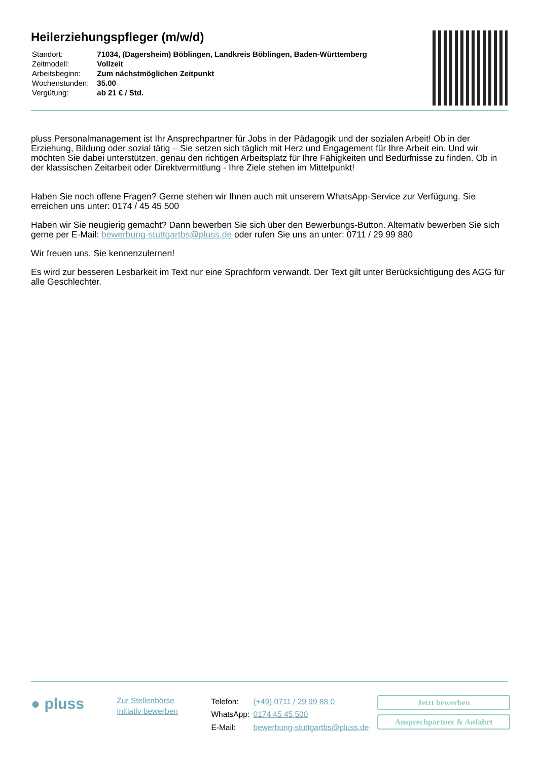Heilerziehungspfleger (m/w/d)
| Standort: | 71034, (Dagersheim) Böblingen, Landkreis Böblingen, Baden-Württemberg |
| Zeitmodell: | Vollzeit |
| Arbeitsbeginn: | Zum nächstmöglichen Zeitpunkt |
| Wochenstunden: | 35.00 |
| Vergütung: | ab 21 € / Std. |
pluss Personalmanagement ist Ihr Ansprechpartner für Jobs in der Pädagogik und der sozialen Arbeit! Ob in der Erziehung, Bildung oder sozial tätig – Sie setzen sich täglich mit Herz und Engagement für Ihre Arbeit ein. Und wir möchten Sie dabei unterstützen, genau den richtigen Arbeitsplatz für Ihre Fähigkeiten und Bedürfnisse zu finden. Ob in der klassischen Zeitarbeit oder Direktvermittlung - Ihre Ziele stehen im Mittelpunkt!
Haben Sie noch offene Fragen? Gerne stehen wir Ihnen auch mit unserem WhatsApp-Service zur Verfügung. Sie erreichen uns unter: 0174 / 45 45 500
Haben wir Sie neugierig gemacht? Dann bewerben Sie sich über den Bewerbungs-Button. Alternativ bewerben Sie sich gerne per E-Mail: bewerbung-stuttgartbs@pluss.de oder rufen Sie uns an unter: 0711 / 29 99 880
Wir freuen uns, Sie kennenzulernen!
Es wird zur besseren Lesbarkeit im Text nur eine Sprachform verwandt. Der Text gilt unter Berücksichtigung des AGG für alle Geschlechter.
● pluss
Zur Stellenbörse
Initiativ bewerben
| Telefon: | (+49) 0711 / 29 99 88 0 |
| WhatsApp: | 0174 45 45 500 |
| E-Mail: | bewerbung-stuttgartbs@pluss.de |
Jetzt bewerben
Ansprechpartner & Anfahrt